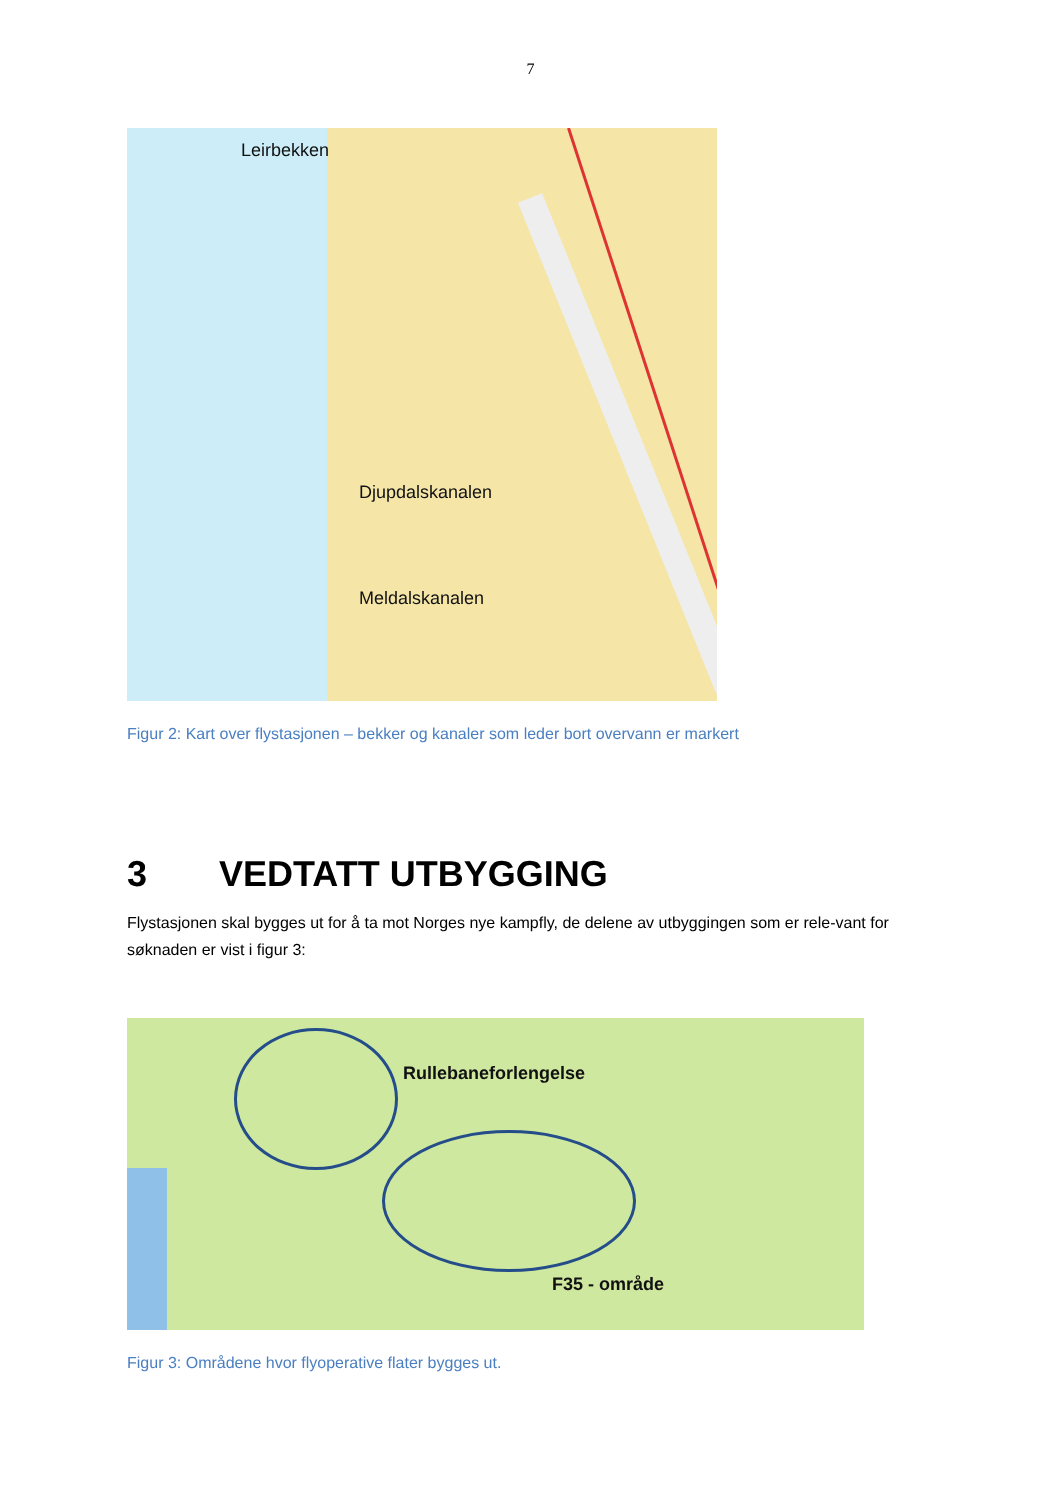7
Leirbekken
Djupdalskanalen
Meldalskanalen
Figur 2: Kart over flystasjonen – bekker og kanaler som leder bort overvann er markert
3 VEDTATT UTBYGGING
Flystasjonen skal bygges ut for å ta mot Norges nye kampfly, de delene av utbyggingen som er rele-vant for søknaden er vist i figur 3:
Rullebaneforlengelse
F35 - område
Figur 3: Områdene hvor flyoperative flater bygges ut.